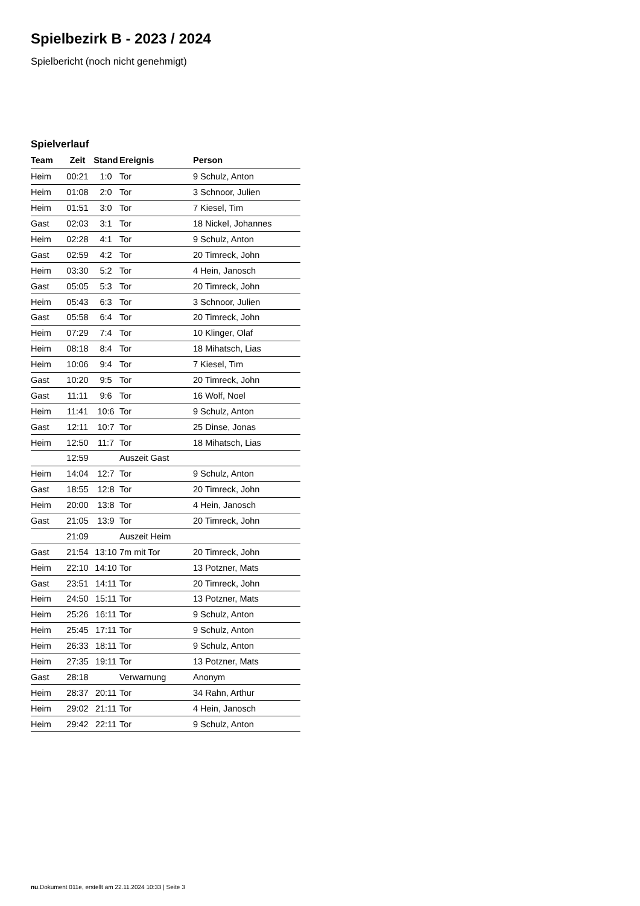Spielbezirk B - 2023 / 2024
Spielbericht (noch nicht genehmigt)
Spielverlauf
| Team | Zeit | Stand | Ereignis | Person |
| --- | --- | --- | --- | --- |
| Heim | 00:21 | 1:0 | Tor | 9 Schulz, Anton |
| Heim | 01:08 | 2:0 | Tor | 3 Schnoor, Julien |
| Heim | 01:51 | 3:0 | Tor | 7 Kiesel, Tim |
| Gast | 02:03 | 3:1 | Tor | 18 Nickel, Johannes |
| Heim | 02:28 | 4:1 | Tor | 9 Schulz, Anton |
| Gast | 02:59 | 4:2 | Tor | 20 Timreck, John |
| Heim | 03:30 | 5:2 | Tor | 4 Hein, Janosch |
| Gast | 05:05 | 5:3 | Tor | 20 Timreck, John |
| Heim | 05:43 | 6:3 | Tor | 3 Schnoor, Julien |
| Gast | 05:58 | 6:4 | Tor | 20 Timreck, John |
| Heim | 07:29 | 7:4 | Tor | 10 Klinger, Olaf |
| Heim | 08:18 | 8:4 | Tor | 18 Mihatsch, Lias |
| Heim | 10:06 | 9:4 | Tor | 7 Kiesel, Tim |
| Gast | 10:20 | 9:5 | Tor | 20 Timreck, John |
| Gast | 11:11 | 9:6 | Tor | 16 Wolf, Noel |
| Heim | 11:41 | 10:6 | Tor | 9 Schulz, Anton |
| Gast | 12:11 | 10:7 | Tor | 25 Dinse, Jonas |
| Heim | 12:50 | 11:7 | Tor | 18 Mihatsch, Lias |
| | 12:59 | | Auszeit Gast | |
| Heim | 14:04 | 12:7 | Tor | 9 Schulz, Anton |
| Gast | 18:55 | 12:8 | Tor | 20 Timreck, John |
| Heim | 20:00 | 13:8 | Tor | 4 Hein, Janosch |
| Gast | 21:05 | 13:9 | Tor | 20 Timreck, John |
| | 21:09 | | Auszeit Heim | |
| Gast | 21:54 | 13:10 | 7m mit Tor | 20 Timreck, John |
| Heim | 22:10 | 14:10 | Tor | 13 Potzner, Mats |
| Gast | 23:51 | 14:11 | Tor | 20 Timreck, John |
| Heim | 24:50 | 15:11 | Tor | 13 Potzner, Mats |
| Heim | 25:26 | 16:11 | Tor | 9 Schulz, Anton |
| Heim | 25:45 | 17:11 | Tor | 9 Schulz, Anton |
| Heim | 26:33 | 18:11 | Tor | 9 Schulz, Anton |
| Heim | 27:35 | 19:11 | Tor | 13 Potzner, Mats |
| Gast | 28:18 | | Verwarnung | Anonym |
| Heim | 28:37 | 20:11 | Tor | 34 Rahn, Arthur |
| Heim | 29:02 | 21:11 | Tor | 4 Hein, Janosch |
| Heim | 29:42 | 22:11 | Tor | 9 Schulz, Anton |
nu.Dokument 011e, erstellt am 22.11.2024 10:33 | Seite 3